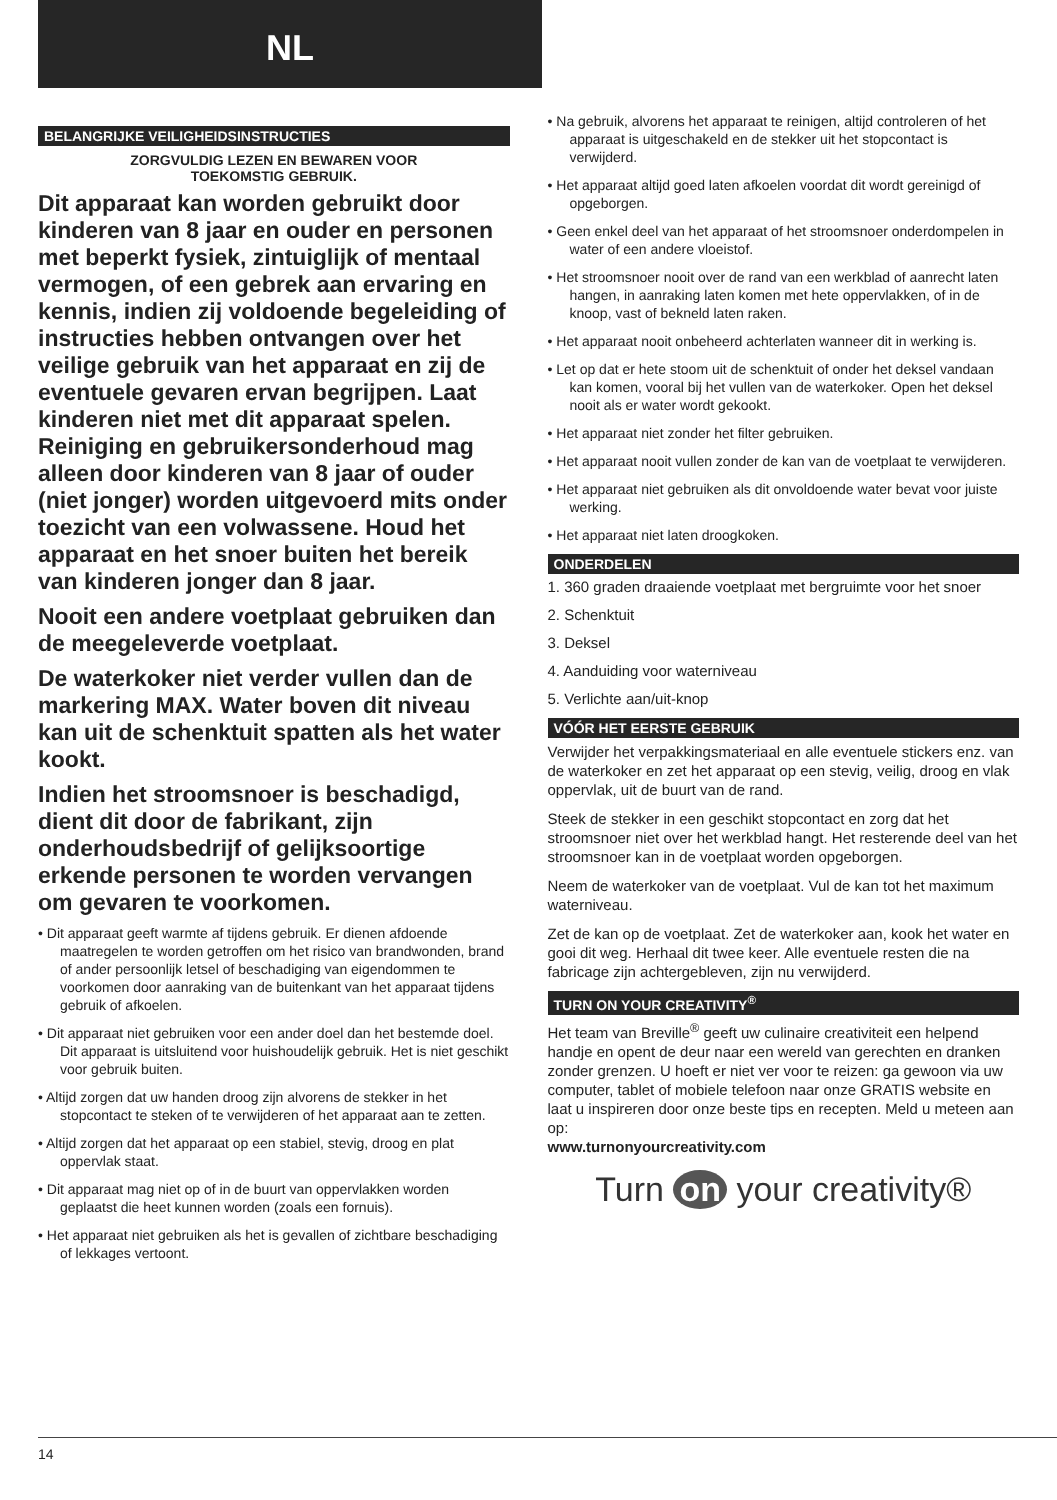NL
BELANGRIJKE VEILIGHEIDSINSTRUCTIES
ZORGVULDIG LEZEN EN BEWAREN VOOR
TOEKOMSTIG GEBRUIK.
Dit apparaat kan worden gebruikt door kinderen van 8 jaar en ouder en personen met beperkt fysiek, zintuiglijk of mentaal vermogen, of een gebrek aan ervaring en kennis, indien zij voldoende begeleiding of instructies hebben ontvangen over het veilige gebruik van het apparaat en zij de eventuele gevaren ervan begrijpen. Laat kinderen niet met dit apparaat spelen. Reiniging en gebruikersonderhoud mag alleen door kinderen van 8 jaar of ouder (niet jonger) worden uitgevoerd mits onder toezicht van een volwassene. Houd het apparaat en het snoer buiten het bereik van kinderen jonger dan 8 jaar.
Nooit een andere voetplaat gebruiken dan de meegeleverde voetplaat.
De waterkoker niet verder vullen dan de markering MAX. Water boven dit niveau kan uit de schenktuit spatten als het water kookt.
Indien het stroomsnoer is beschadigd, dient dit door de fabrikant, zijn onderhoudsbedrijf of gelijksoortige erkende personen te worden vervangen om gevaren te voorkomen.
• Dit apparaat geeft warmte af tijdens gebruik. Er dienen afdoende maatregelen te worden getroffen om het risico van brandwonden, brand of ander persoonlijk letsel of beschadiging van eigendommen te voorkomen door aanraking van de buitenkant van het apparaat tijdens gebruik of afkoelen.
• Dit apparaat niet gebruiken voor een ander doel dan het bestemde doel. Dit apparaat is uitsluitend voor huishoudelijk gebruik. Het is niet geschikt voor gebruik buiten.
• Altijd zorgen dat uw handen droog zijn alvorens de stekker in het stopcontact te steken of te verwijderen of het apparaat aan te zetten.
• Altijd zorgen dat het apparaat op een stabiel, stevig, droog en plat oppervlak staat.
• Dit apparaat mag niet op of in de buurt van oppervlakken worden geplaatst die heet kunnen worden (zoals een fornuis).
• Het apparaat niet gebruiken als het is gevallen of zichtbare beschadiging of lekkages vertoont.
• Na gebruik, alvorens het apparaat te reinigen, altijd controleren of het apparaat is uitgeschakeld en de stekker uit het stopcontact is verwijderd.
• Het apparaat altijd goed laten afkoelen voordat dit wordt gereinigd of opgeborgen.
• Geen enkel deel van het apparaat of het stroomsnoer onderdompelen in water of een andere vloeistof.
• Het stroomsnoer nooit over de rand van een werkblad of aanrecht laten hangen, in aanraking laten komen met hete oppervlakken, of in de knoop, vast of bekneld laten raken.
• Het apparaat nooit onbeheerd achterlaten wanneer dit in werking is.
• Let op dat er hete stoom uit de schenktuit of onder het deksel vandaan kan komen, vooral bij het vullen van de waterkoker. Open het deksel nooit als er water wordt gekookt.
• Het apparaat niet zonder het filter gebruiken.
• Het apparaat nooit vullen zonder de kan van de voetplaat te verwijderen.
• Het apparaat niet gebruiken als dit onvoldoende water bevat voor juiste werking.
• Het apparaat niet laten droogkoken.
ONDERDELEN
1. 360 graden draaiende voetplaat met bergruimte voor het snoer
2. Schenktuit
3. Deksel
4. Aanduiding voor waterniveau
5. Verlichte aan/uit-knop
VÓÓR HET EERSTE GEBRUIK
Verwijder het verpakkingsmateriaal en alle eventuele stickers enz. van de waterkoker en zet het apparaat op een stevig, veilig, droog en vlak oppervlak, uit de buurt van de rand.
Steek de stekker in een geschikt stopcontact en zorg dat het stroomsnoer niet over het werkblad hangt. Het resterende deel van het stroomsnoer kan in de voetplaat worden opgeborgen.
Neem de waterkoker van de voetplaat. Vul de kan tot het maximum waterniveau.
Zet de kan op de voetplaat. Zet de waterkoker aan, kook het water en gooi dit weg. Herhaal dit twee keer. Alle eventuele resten die na fabricage zijn achtergebleven, zijn nu verwijderd.
TURN ON YOUR CREATIVITY<sup>®</sup>
Het team van Breville<sup>®</sup> geeft uw culinaire creativiteit een helpend handje en opent de deur naar een wereld van gerechten en dranken zonder grenzen. U hoeft er niet ver voor te reizen: ga gewoon via uw computer, tablet of mobiele telefoon naar onze GRATIS website en laat u inspireren door onze beste tips en recepten. Meld u meteen aan op:
www.turnonyourcreativity.com
Turn on your creativity®
14